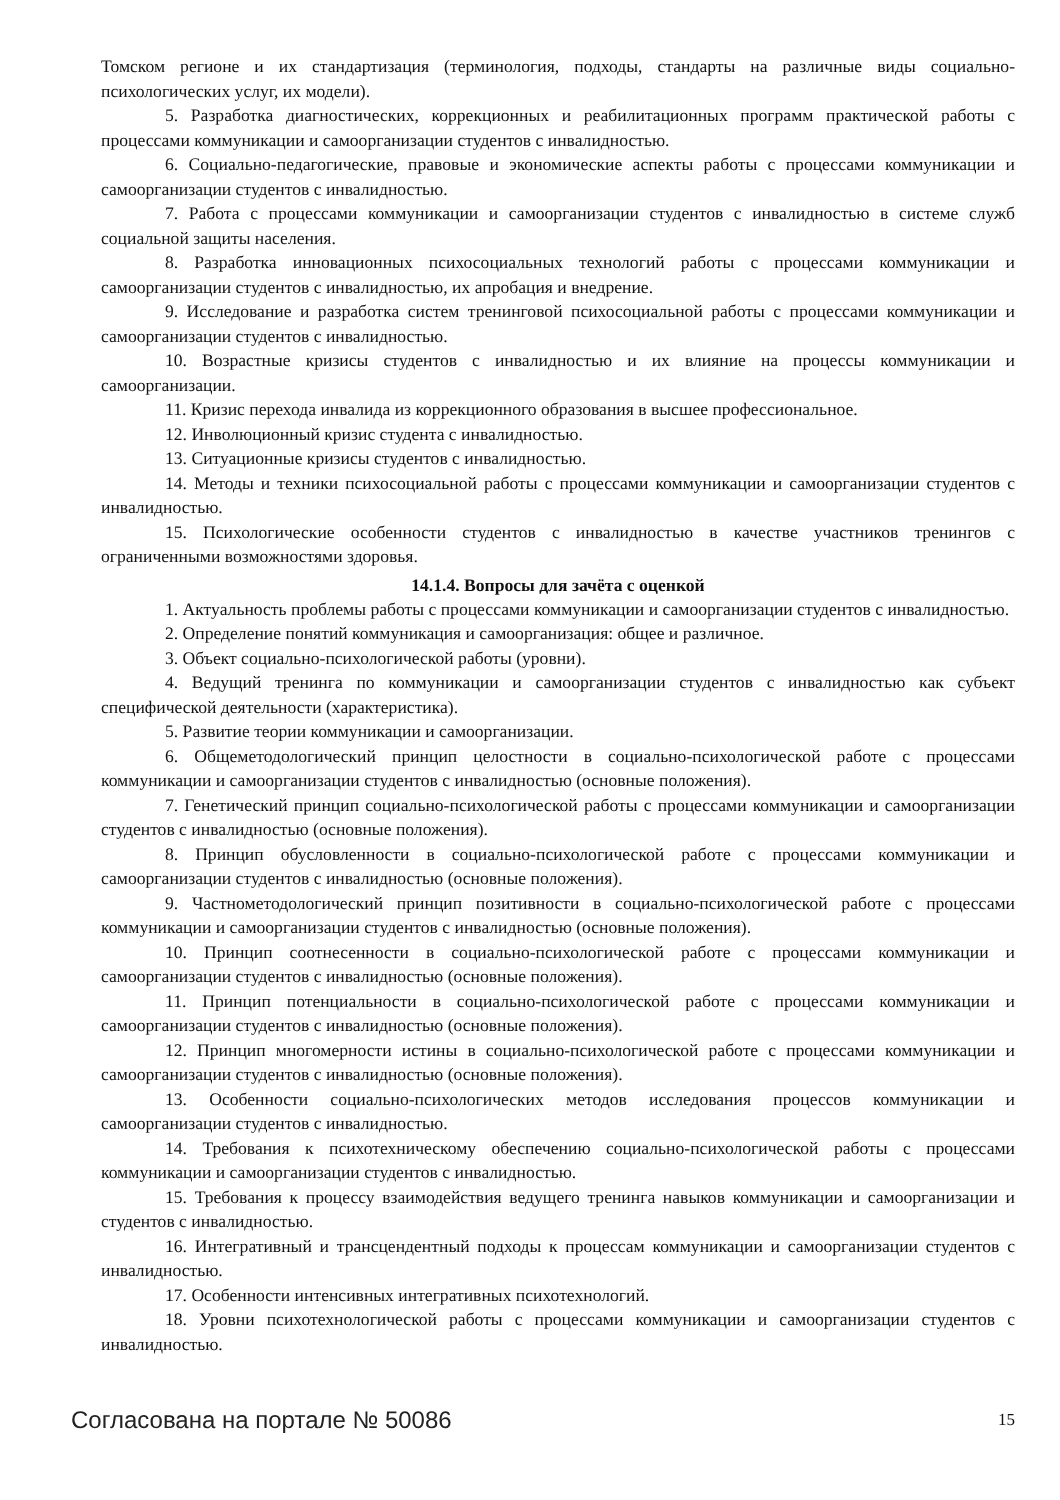Томском регионе и их стандартизация (терминология, подходы, стандарты на различные виды социально-психологических услуг, их модели).
5. Разработка диагностических, коррекционных и реабилитационных программ практической работы с процессами коммуникации и самоорганизации студентов с инвалидностью.
6. Социально-педагогические, правовые и экономические аспекты работы с процессами коммуникации и самоорганизации студентов с инвалидностью.
7. Работа с процессами коммуникации и самоорганизации студентов с инвалидностью в системе служб социальной защиты населения.
8. Разработка инновационных психосоциальных технологий работы с процессами коммуникации и самоорганизации студентов с инвалидностью, их апробация и внедрение.
9. Исследование и разработка систем тренинговой психосоциальной работы с процессами коммуникации и самоорганизации студентов с инвалидностью.
10. Возрастные кризисы студентов с инвалидностью и их влияние на процессы коммуникации и самоорганизации.
11. Кризис перехода инвалида из коррекционного образования в высшее профессиональное.
12. Инволюционный кризис студента с инвалидностью.
13. Ситуационные кризисы студентов с инвалидностью.
14. Методы и техники психосоциальной работы с процессами коммуникации и самоорганизации студентов с инвалидностью.
15. Психологические особенности студентов с инвалидностью в качестве участников тренингов с ограниченными возможностями здоровья.
14.1.4. Вопросы для зачёта с оценкой
1. Актуальность проблемы работы с процессами коммуникации и самоорганизации студентов с инвалидностью.
2. Определение понятий коммуникация и самоорганизация: общее и различное.
3. Объект социально-психологической работы (уровни).
4. Ведущий тренинга по коммуникации и самоорганизации студентов с инвалидностью как субъект специфической деятельности (характеристика).
5. Развитие теории коммуникации и самоорганизации.
6. Общеметодологический принцип целостности в социально-психологической работе с процессами коммуникации и самоорганизации студентов с инвалидностью (основные положения).
7. Генетический принцип социально-психологической работы с процессами коммуникации и самоорганизации студентов с инвалидностью (основные положения).
8. Принцип обусловленности в социально-психологической работе с процессами коммуникации и самоорганизации студентов с инвалидностью (основные положения).
9. Частнометодологический принцип позитивности в социально-психологической работе с процессами коммуникации и самоорганизации студентов с инвалидностью (основные положения).
10. Принцип соотнесенности в социально-психологической работе с процессами коммуникации и самоорганизации студентов с инвалидностью (основные положения).
11. Принцип потенциальности в социально-психологической работе с процессами коммуникации и самоорганизации студентов с инвалидностью (основные положения).
12. Принцип многомерности истины в социально-психологической работе с процессами коммуникации и самоорганизации студентов с инвалидностью (основные положения).
13. Особенности социально-психологических методов исследования процессов коммуникации и самоорганизации студентов с инвалидностью.
14. Требования к психотехническому обеспечению социально-психологической работы с процессами коммуникации и самоорганизации студентов с инвалидностью.
15. Требования к процессу взаимодействия ведущего тренинга навыков коммуникации и самоорганизации и студентов с инвалидностью.
16. Интегративный и трансцендентный подходы к процессам коммуникации и самоорганизации студентов с инвалидностью.
17. Особенности интенсивных интегративных психотехнологий.
18. Уровни психотехнологической работы с процессами коммуникации и самоорганизации студентов с инвалидностью.
Согласована на портале № 50086 15